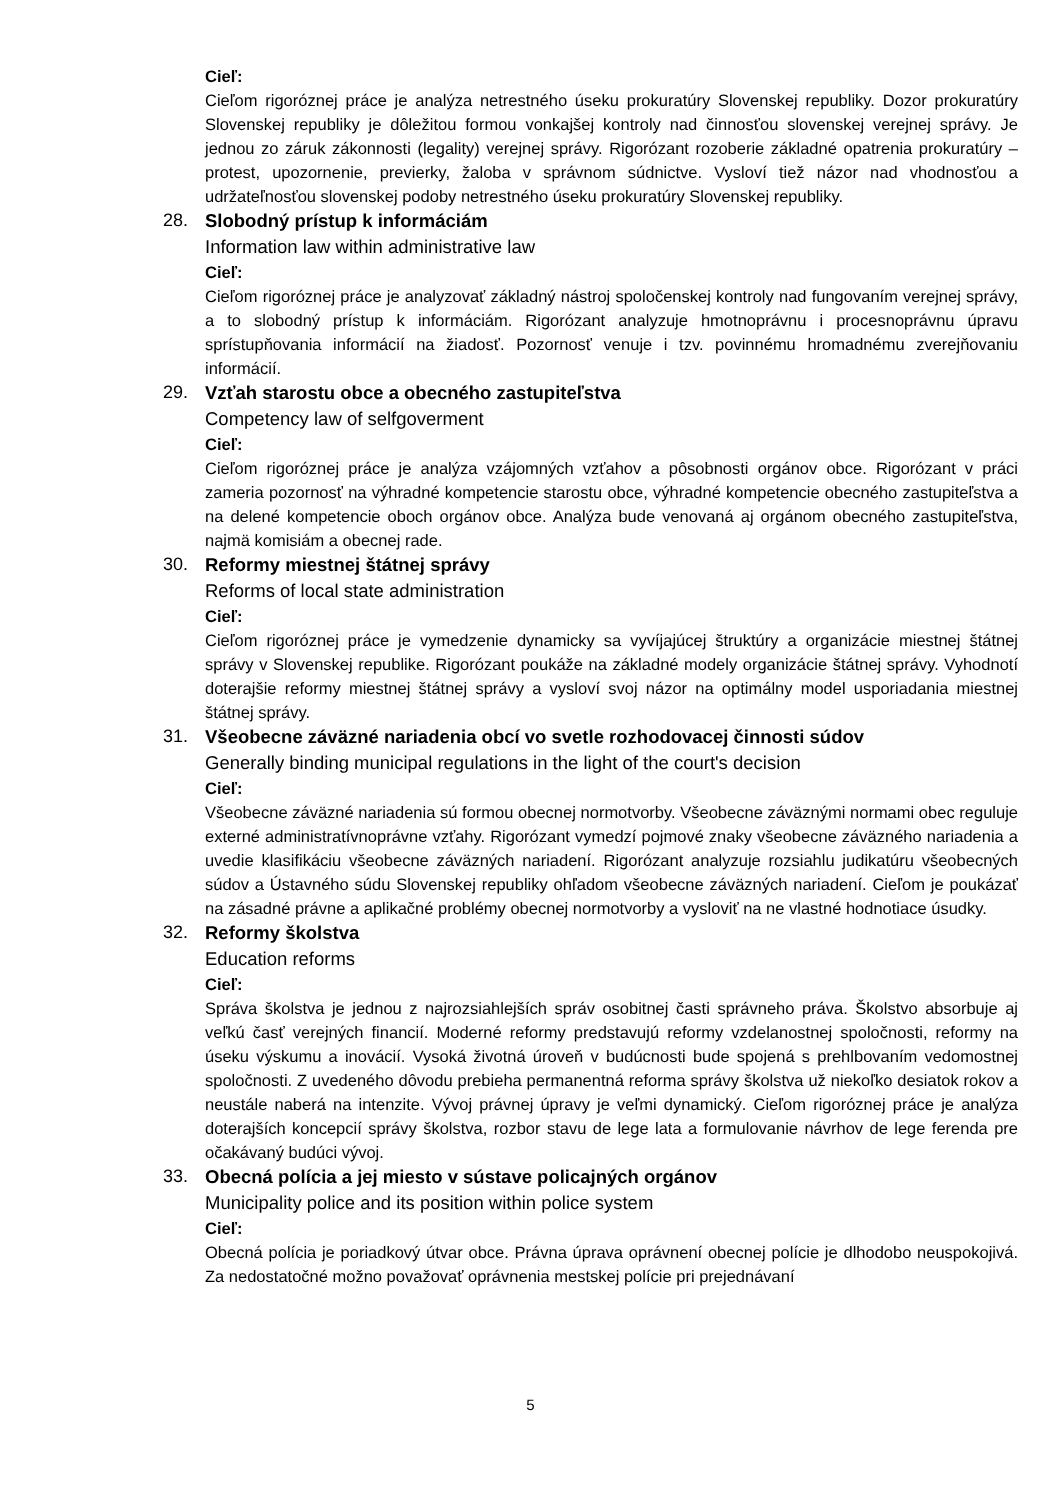Cieľ:
Cieľom rigoróznej práce je analýza netrestného úseku prokuratúry Slovenskej republiky. Dozor prokuratúry Slovenskej republiky je dôležitou formou vonkajšej kontroly nad činnosťou slovenskej verejnej správy. Je jednou zo záruk zákonnosti (legality) verejnej správy. Rigorózant rozoberie základné opatrenia prokuratúry – protest, upozornenie, previerky, žaloba v správnom súdnictve. Vysloví tiež názor nad vhodnosťou a udržateľnosťou slovenskej podoby netrestného úseku prokuratúry Slovenskej republiky.
28.
Slobodný prístup k informáciám
Information law within administrative law
Cieľ:
Cieľom rigoróznej práce je analyzovať základný nástroj spoločenskej kontroly nad fungovaním verejnej správy, a to slobodný prístup k informáciám. Rigorózant analyzuje hmotnoprávnu i procesnoprávnu úpravu sprístupňovania informácií na žiadosť. Pozornosť venuje i tzv. povinnému hromadnému zverejňovaniu informácií.
29.
Vzťah starostu obce a obecného zastupiteľstva
Competency law of selfgoverment
Cieľ:
Cieľom rigoróznej práce je analýza vzájomných vzťahov a pôsobnosti orgánov obce. Rigorózant v práci zameria pozornosť na výhradné kompetencie starostu obce, výhradné kompetencie obecného zastupiteľstva a na delené kompetencie oboch orgánov obce. Analýza bude venovaná aj orgánom obecného zastupiteľstva, najmä komisiám a obecnej rade.
30.
Reformy miestnej štátnej správy
Reforms of local state administration
Cieľ:
Cieľom rigoróznej práce je vymedzenie dynamicky sa vyvíjajúcej štruktúry a organizácie miestnej štátnej správy v Slovenskej republike. Rigorózant poukáže na základné modely organizácie štátnej správy. Vyhodnotí doterajšie reformy miestnej štátnej správy a vysloví svoj názor na optimálny model usporiadania miestnej štátnej správy.
31.
Všeobecne záväzné nariadenia obcí vo svetle rozhodovacej činnosti súdov
Generally binding municipal regulations in the light of the court's decision
Cieľ:
Všeobecne záväzné nariadenia sú formou obecnej normotvorby. Všeobecne záväznými normami obec reguluje externé administratívnoprávne vzťahy. Rigorózant vymedzí pojmové znaky všeobecne záväzného nariadenia a uvedie klasifikáciu všeobecne záväzných nariadení. Rigorózant analyzuje rozsiahlu judikatúru všeobecných súdov a Ústavného súdu Slovenskej republiky ohľadom všeobecne záväzných nariadení. Cieľom je poukázať na zásadné právne a aplikačné problémy obecnej normotvorby a vysloviť na ne vlastné hodnotiace úsudky.
32.
Reformy školstva
Education reforms
Cieľ:
Správa školstva je jednou z najrozsiahlejších správ osobitnej časti správneho práva. Školstvo absorbuje aj veľkú časť verejných financií. Moderné reformy predstavujú reformy vzdelanostnej spoločnosti, reformy na úseku výskumu a inovácií. Vysoká životná úroveň v budúcnosti bude spojená s prehlbovaním vedomostnej spoločnosti. Z uvedeného dôvodu prebieha permanentná reforma správy školstva už niekoľko desiatok rokov a neustále naberá na intenzite. Vývoj právnej úpravy je veľmi dynamický. Cieľom rigoróznej práce je analýza doterajších koncepcií správy školstva, rozbor stavu de lege lata a formulovanie návrhov de lege ferenda pre očakávaný budúci vývoj.
33.
Obecná polícia a jej miesto v sústave policajných orgánov
Municipality police and its position within police system
Cieľ:
Obecná polícia je poriadkový útvar obce. Právna úprava oprávnení obecnej polície je dlhodobo neuspokojivá. Za nedostatočné možno považovať oprávnenia mestskej polície pri prejednávaní
5